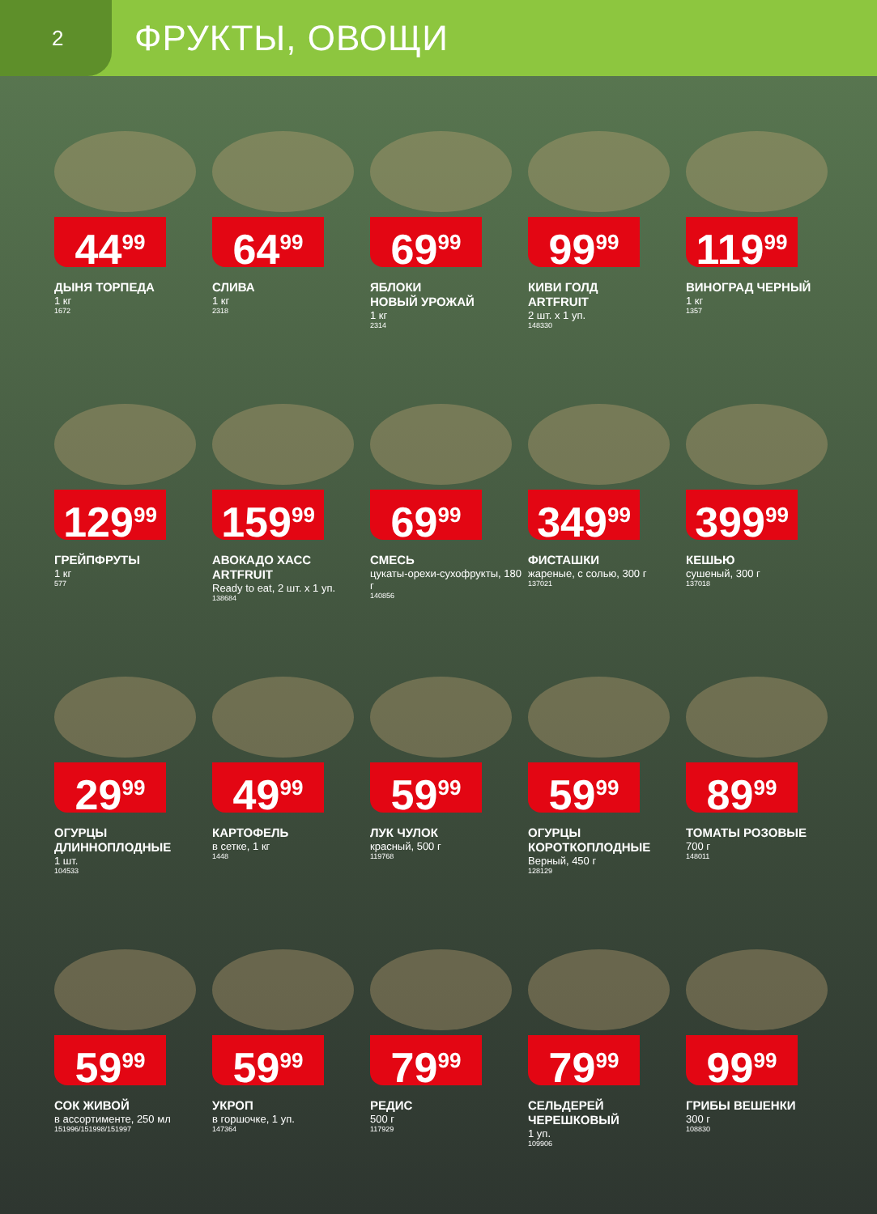2
ФРУКТЫ, ОВОЩИ
44<sup>99</sup>
ДЫНЯ ТОРПЕДА
1 кг
1672
64<sup>99</sup>
СЛИВА
1 кг
2318
69<sup>99</sup>
ЯБЛОКИ
НОВЫЙ УРОЖАЙ
1 кг
2314
99<sup>99</sup>
КИВИ ГОЛД
ARTFRUIT
2 шт. х 1 уп.
148330
119<sup>99</sup>
ВИНОГРАД ЧЕРНЫЙ
1 кг
1357
129<sup>99</sup>
ГРЕЙПФРУТЫ
1 кг
577
159<sup>99</sup>
АВОКАДО ХАСС
ARTFRUIT
Ready to eat, 2 шт. х 1 уп.
138684
69<sup>99</sup>
СМЕСЬ
цукаты-орехи-сухофрукты, 180 г
140856
349<sup>99</sup>
ФИСТАШКИ
жареные, с солью, 300 г
137021
399<sup>99</sup>
КЕШЬЮ
сушеный, 300 г
137018
29<sup>99</sup>
ОГУРЦЫ
ДЛИННОПЛОДНЫЕ
1 шт.
104533
49<sup>99</sup>
КАРТОФЕЛЬ
в сетке, 1 кг
1448
59<sup>99</sup>
ЛУК ЧУЛОК
красный, 500 г
119768
59<sup>99</sup>
ОГУРЦЫ
КОРОТКОПЛОДНЫЕ
Верный, 450 г
128129
89<sup>99</sup>
ТОМАТЫ РОЗОВЫЕ
700 г
148011
59<sup>99</sup>
СОК ЖИВОЙ
в ассортименте, 250 мл
151996/151998/151997
59<sup>99</sup>
УКРОП
в горшочке, 1 уп.
147364
79<sup>99</sup>
РЕДИС
500 г
117929
79<sup>99</sup>
СЕЛЬДЕРЕЙ
ЧЕРЕШКОВЫЙ
1 уп.
109906
99<sup>99</sup>
ГРИБЫ ВЕШЕНКИ
300 г
108830